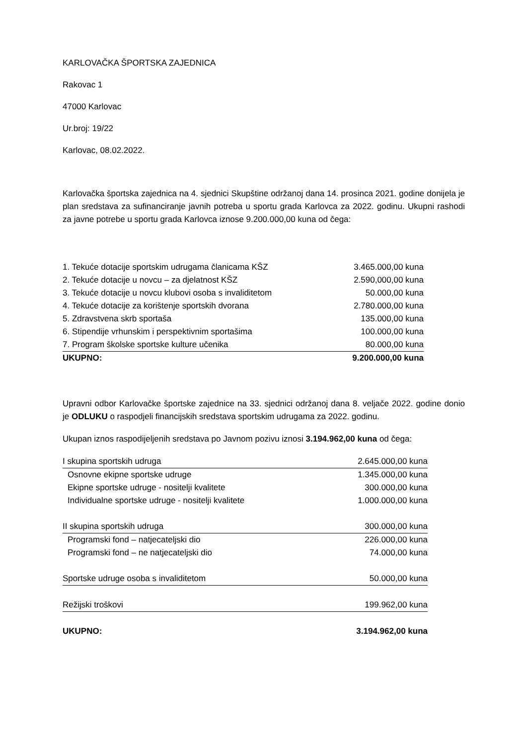KARLOVAČKA ŠPORTSKA ZAJEDNICA
Rakovac 1
47000 Karlovac
Ur.broj: 19/22
Karlovac, 08.02.2022.
Karlovačka športska zajednica na 4. sjednici Skupštine održanoj dana 14. prosinca 2021. godine donijela je plan sredstava za sufinanciranje javnih potreba u sportu grada Karlovca za 2022. godinu. Ukupni rashodi za javne potrebe u sportu grada Karlovca iznose 9.200.000,00 kuna od čega:
| 1. Tekuće dotacije sportskim udrugama članicama KŠZ | 3.465.000,00 kuna |
| 2. Tekuće dotacije u novcu – za djelatnost KŠZ | 2.590,000,00 kuna |
| 3. Tekuće dotacije u novcu klubovi osoba s invaliditetom | 50.000,00 kuna |
| 4. Tekuće dotacije za korištenje sportskih dvorana | 2.780.000,00 kuna |
| 5. Zdravstvena skrb sportaša | 135.000,00 kuna |
| 6. Stipendije vrhunskim i perspektivnim sportašima | 100.000,00 kuna |
| 7. Program školske sportske kulture učenika | 80.000,00 kuna |
| UKUPNO: | 9.200.000,00 kuna |
Upravni odbor Karlovačke športske zajednice na 33. sjednici održanoj dana 8. veljače 2022. godine donio je ODLUKU o raspodjeli financijskih sredstava sportskim udrugama za 2022. godinu.
Ukupan iznos raspodijeljenih sredstava po Javnom pozivu iznosi 3.194.962,00 kuna od čega:
| I skupina sportskih udruga | 2.645.000,00 kuna |
| Osnovne ekipne sportske udruge | 1.345.000,00 kuna |
| Ekipne sportske udruge - nositelji kvalitete | 300.000,00 kuna |
| Individualne sportske udruge - nositelji kvalitete | 1.000.000,00 kuna |
| II skupina sportskih udruga | 300.000,00 kuna |
| Programski fond – natjecateljski dio | 226.000,00 kuna |
| Programski fond – ne natjecateljski dio | 74.000,00 kuna |
| Sportske udruge osoba s invaliditetom | 50.000,00 kuna |
| Režijski troškovi | 199.962,00 kuna |
| UKUPNO: | 3.194.962,00 kuna |